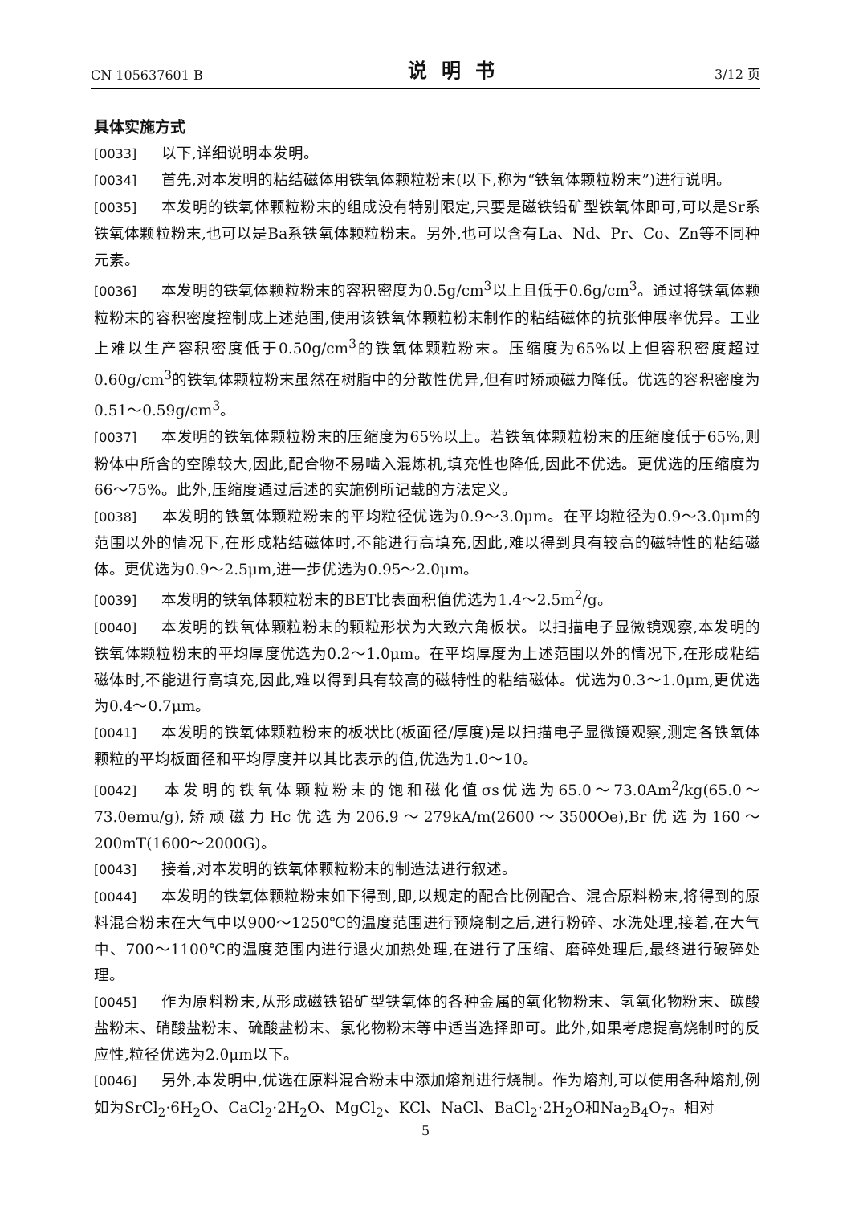CN 105637601 B 说明书 3/12 页
具体实施方式
[0033] 以下,详细说明本发明。
[0034] 首先,对本发明的粘结磁体用铁氧体颗粒粉末(以下,称为“铁氧体颗粒粉末”)进行说明。
[0035] 本发明的铁氧体颗粒粉末的组成没有特别限定,只要是磁铁铅矿型铁氧体即可,可以是Sr系铁氧体颗粒粉末,也可以是Ba系铁氧体颗粒粉末。另外,也可以含有La、Nd、Pr、Co、Zn等不同种元素。
[0036] 本发明的铁氧体颗粒粉末的容积密度为0.5g/cm<sup>3</sup>以上且低于0.6g/cm<sup>3</sup>。通过将铁氧体颗粒粉末的容积密度控制成上述范围,使用该铁氧体颗粒粉末制作的粘结磁体的抗张伸展率优异。工业上难以生产容积密度低于0.50g/cm<sup>3</sup>的铁氧体颗粒粉末。压缩度为65%以上但容积密度超过0.60g/cm<sup>3</sup>的铁氧体颗粒粉末虽然在树脂中的分散性优异,但有时矫顽磁力降低。优选的容积密度为0.51～0.59g/cm<sup>3</sup>。
[0037] 本发明的铁氧体颗粒粉末的压缩度为65%以上。若铁氧体颗粒粉末的压缩度低于65%,则粉体中所含的空隙较大,因此,配合物不易啮入混炼机,填充性也降低,因此不优选。更优选的压缩度为66～75%。此外,压缩度通过后述的实施例所记载的方法定义。
[0038] 本发明的铁氧体颗粒粉末的平均粒径优选为0.9～3.0μm。在平均粒径为0.9～3.0μm的范围以外的情况下,在形成粘结磁体时,不能进行高填充,因此,难以得到具有较高的磁特性的粘结磁体。更优选为0.9～2.5μm,进一步优选为0.95～2.0μm。
[0039] 本发明的铁氧体颗粒粉末的BET比表面积值优选为1.4～2.5m<sup>2</sup>/g。
[0040] 本发明的铁氧体颗粒粉末的颗粒形状为大致六角板状。以扫描电子显微镜观察,本发明的铁氧体颗粒粉末的平均厚度优选为0.2～1.0μm。在平均厚度为上述范围以外的情况下,在形成粘结磁体时,不能进行高填充,因此,难以得到具有较高的磁特性的粘结磁体。优选为0.3～1.0μm,更优选为0.4～0.7μm。
[0041] 本发明的铁氧体颗粒粉末的板状比(板面径/厚度)是以扫描电子显微镜观察,测定各铁氧体颗粒的平均板面径和平均厚度并以其比表示的值,优选为1.0～10。
[0042] 本发明的铁氧体颗粒粉末的饱和磁化值σs优选为65.0～73.0Am<sup>2</sup>/kg(65.0～73.0emu/g),矫顽磁力Hc优选为206.9～279kA/m(2600～3500Oe),Br优选为160～200mT(1600～2000G)。
[0043] 接着,对本发明的铁氧体颗粒粉末的制造法进行叙述。
[0044] 本发明的铁氧体颗粒粉末如下得到,即,以规定的配合比例配合、混合原料粉末,将得到的原料混合粉末在大气中以900～1250℃的温度范围进行预烧制之后,进行粉碎、水洗处理,接着,在大气中、700～1100℃的温度范围内进行退火加热处理,在进行了压缩、磨碎处理后,最终进行破碎处理。
[0045] 作为原料粉末,从形成磁铁铅矿型铁氧体的各种金属的氧化物粉末、氢氧化物粉末、碳酸盐粉末、硝酸盐粉末、硫酸盐粉末、氯化物粉末等中适当选择即可。此外,如果考虑提高烧制时的反应性,粒径优选为2.0μm以下。
[0046] 另外,本发明中,优选在原料混合粉末中添加熔剂进行烧制。作为熔剂,可以使用各种熔剂,例如为SrCl<sub>2</sub>·6H<sub>2</sub>O、CaCl<sub>2</sub>·2H<sub>2</sub>O、MgCl<sub>2</sub>、KCl、NaCl、BaCl<sub>2</sub>·2H<sub>2</sub>O和Na<sub>2</sub>B<sub>4</sub>O<sub>7</sub>。相对
5